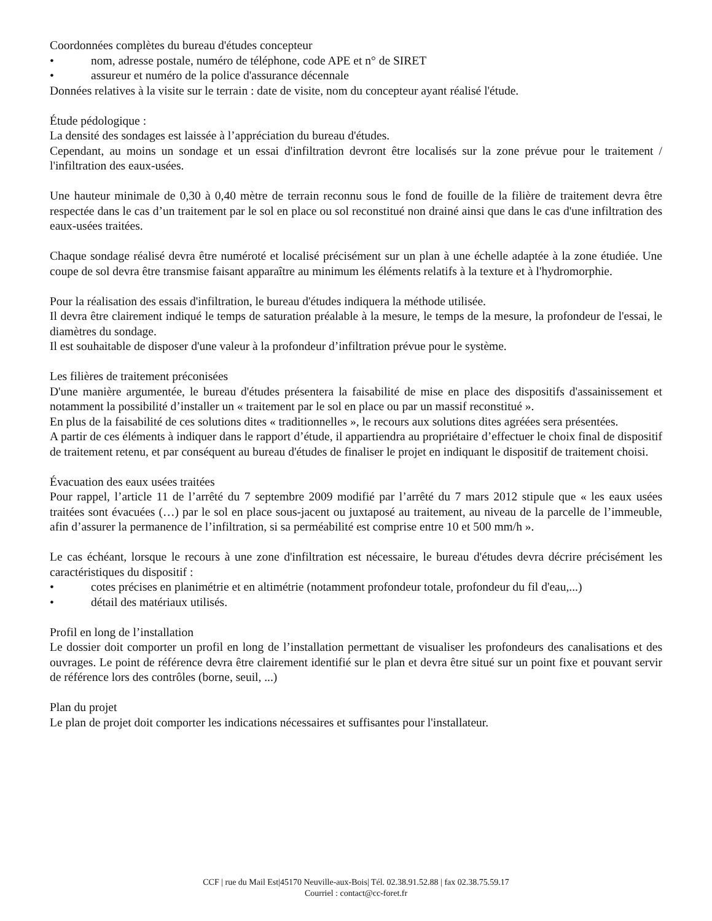Coordonnées complètes du bureau d'études concepteur
• nom, adresse postale, numéro de téléphone, code APE et n° de SIRET
• assureur et numéro de la police d'assurance décennale
Données relatives à la visite sur le terrain : date de visite, nom du concepteur ayant réalisé l'étude.
Étude pédologique :
La densité des sondages est laissée à l’appréciation du bureau d'études.
Cependant, au moins un sondage et un essai d'infiltration devront être localisés sur la zone prévue pour le traitement / l'infiltration des eaux-usées.
Une hauteur minimale de 0,30 à 0,40 mètre de terrain reconnu sous le fond de fouille de la filière de traitement devra être respectée dans le cas d’un traitement par le sol en place ou sol reconstitué non drainé ainsi que dans le cas d'une infiltration des eaux-usées traitées.
Chaque sondage réalisé devra être numéroté et localisé précisément sur un plan à une échelle adaptée à la zone étudiée. Une coupe de sol devra être transmise faisant apparaître au minimum les éléments relatifs à la texture et à l'hydromorphie.
Pour la réalisation des essais d'infiltration, le bureau d'études indiquera la méthode utilisée.
Il devra être clairement indiqué le temps de saturation préalable à la mesure, le temps de la mesure, la profondeur de l'essai, le diamètres du sondage.
Il est souhaitable de disposer d'une valeur à la profondeur d’infiltration prévue pour le système.
Les filières de traitement préconisées
D'une manière argumentée, le bureau d'études présentera la faisabilité de mise en place des dispositifs d'assainissement et notamment la possibilité d’installer un « traitement par le sol en place ou par un massif reconstitué ».
En plus de la faisabilité de ces solutions dites « traditionnelles », le recours aux solutions dites agréées sera présentées.
A partir de ces éléments à indiquer dans le rapport d’étude, il appartiendra au propriétaire d’effectuer le choix final de dispositif de traitement retenu, et par conséquent au bureau d'études de finaliser le projet en indiquant le dispositif de traitement choisi.
Évacuation des eaux usées traitées
Pour rappel, l’article 11 de l’arrêté du 7 septembre 2009 modifié par l’arrêté du 7 mars 2012 stipule que « les eaux usées traitées sont évacuées (…) par le sol en place sous-jacent ou juxtaposé au traitement, au niveau de la parcelle de l’immeuble, afin d’assurer la permanence de l’infiltration, si sa perméabilité est comprise entre 10 et 500 mm/h ».
Le cas échéant, lorsque le recours à une zone d'infiltration est nécessaire, le bureau d'études devra décrire précisément les caractéristiques du dispositif :
• cotes précises en planimétrie et en altimétrie (notamment profondeur totale, profondeur du fil d'eau,...)
• détail des matériaux utilisés.
Profil en long de l’installation
Le dossier doit comporter un profil en long de l’installation permettant de visualiser les profondeurs des canalisations et des ouvrages. Le point de référence devra être clairement identifié sur le plan et devra être situé sur un point fixe et pouvant servir de référence lors des contrôles (borne, seuil, ...)
Plan du projet
Le plan de projet doit comporter les indications nécessaires et suffisantes pour l'installateur.
CCF | rue du Mail Est|45170 Neuville-aux-Bois| Tél. 02.38.91.52.88 | fax 02.38.75.59.17
Courriel : contact@cc-foret.fr